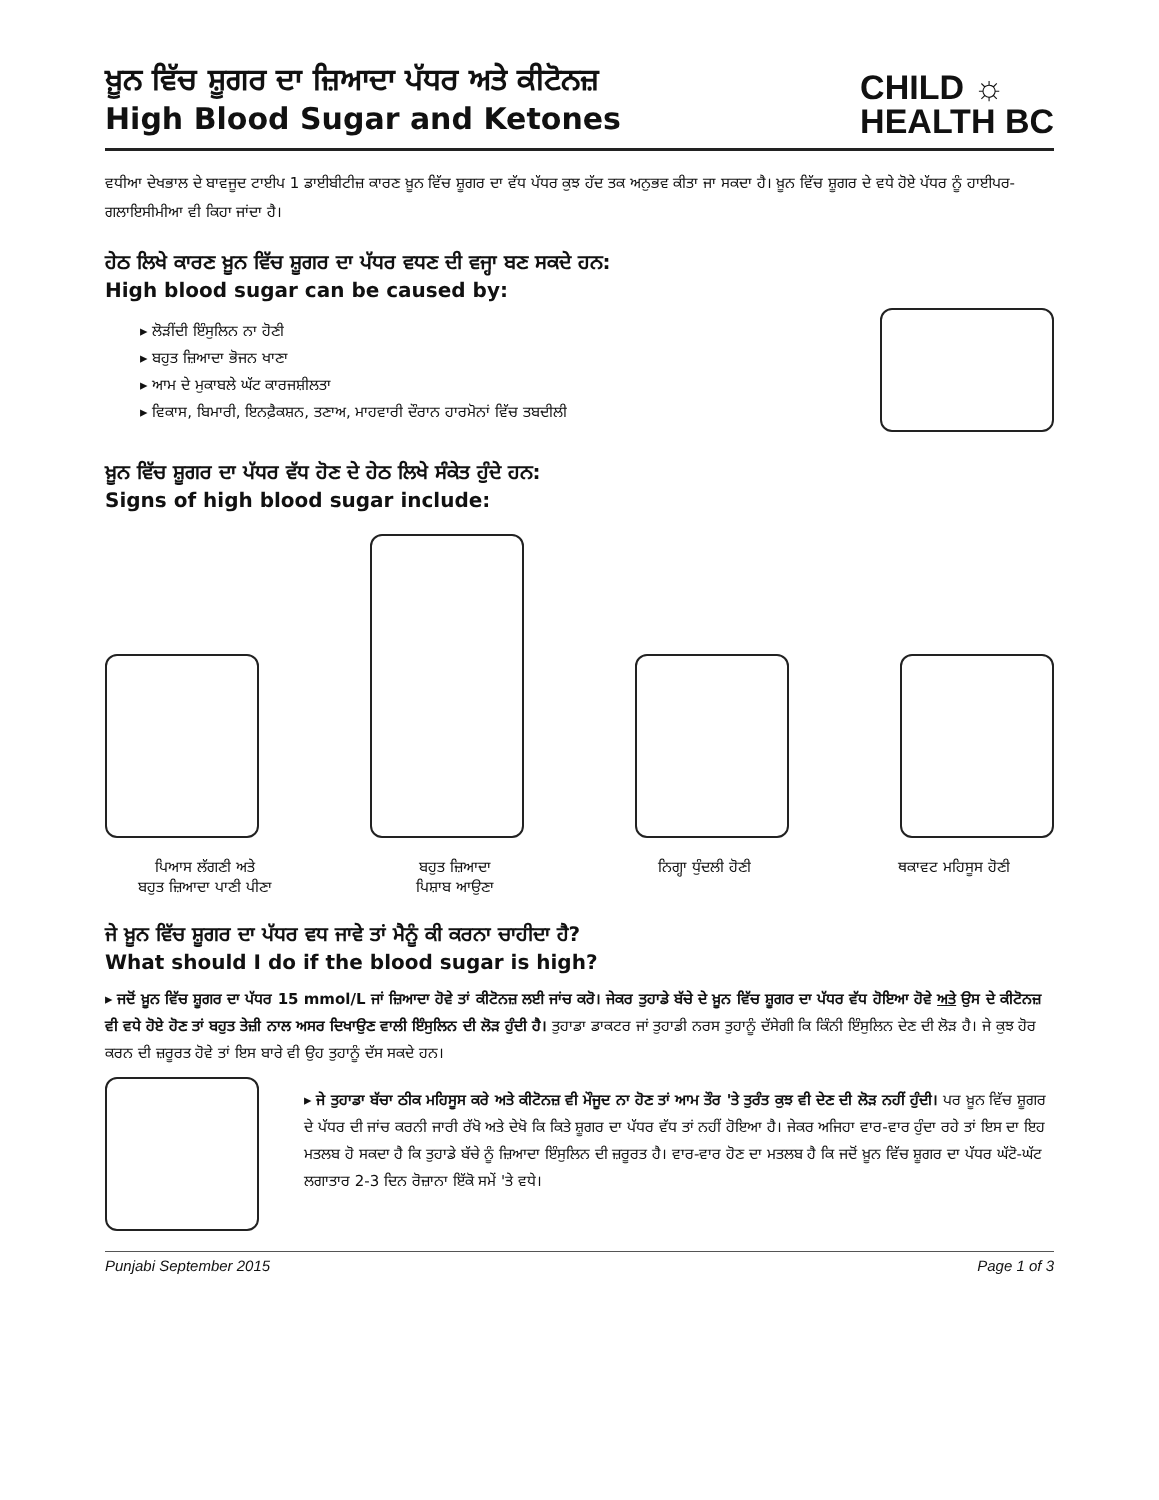ਖ਼ੂਨ ਵਿੱਚ ਸ਼ੂਗਰ ਦਾ ਜ਼ਿਆਦਾ ਪੱਧਰ ਅਤੇ ਕੀਟੋਨਜ਼
High Blood Sugar and Ketones
CHILD ☼
HEALTH BC
ਵਧੀਆ ਦੇਖਭਾਲ ਦੇ ਬਾਵਜੂਦ ਟਾਈਪ 1 ਡਾਈਬੀਟੀਜ਼ ਕਾਰਣ ਖ਼ੂਨ ਵਿੱਚ ਸ਼ੂਗਰ ਦਾ ਵੱਧ ਪੱਧਰ ਕੁਝ ਹੱਦ ਤਕ ਅਨੁਭਵ ਕੀਤਾ ਜਾ ਸਕਦਾ ਹੈ। ਖ਼ੂਨ ਵਿੱਚ ਸ਼ੂਗਰ ਦੇ ਵਧੇ ਹੋਏ ਪੱਧਰ ਨੂੰ ਹਾਈਪਰ-ਗਲਾਇਸੀਮੀਆ ਵੀ ਕਿਹਾ ਜਾਂਦਾ ਹੈ।
ਹੇਠ ਲਿਖੇ ਕਾਰਣ ਖ਼ੂਨ ਵਿੱਚ ਸ਼ੂਗਰ ਦਾ ਪੱਧਰ ਵਧਣ ਦੀ ਵਜ੍ਹਾ ਬਣ ਸਕਦੇ ਹਨ:
High blood sugar can be caused by:
▸ ਲੋੜੀਂਦੀ ਇੰਸੁਲਿਨ ਨਾ ਹੋਣੀ
▸ ਬਹੁਤ ਜ਼ਿਆਦਾ ਭੋਜਨ ਖਾਣਾ
▸ ਆਮ ਦੇ ਮੁਕਾਬਲੇ ਘੱਟ ਕਾਰਜਸ਼ੀਲਤਾ
▸ ਵਿਕਾਸ, ਬਿਮਾਰੀ, ਇਨਫ਼ੈਕਸ਼ਨ, ਤਣਾਅ, ਮਾਹਵਾਰੀ ਦੌਰਾਨ ਹਾਰਮੋਨਾਂ ਵਿੱਚ ਤਬਦੀਲੀ
ਖ਼ੂਨ ਵਿੱਚ ਸ਼ੂਗਰ ਦਾ ਪੱਧਰ ਵੱਧ ਹੋਣ ਦੇ ਹੇਠ ਲਿਖੇ ਸੰਕੇਤ ਹੁੰਦੇ ਹਨ:
Signs of high blood sugar include:
ਪਿਆਸ ਲੱਗਣੀ ਅਤੇ
ਬਹੁਤ ਜ਼ਿਆਦਾ ਪਾਣੀ ਪੀਣਾ
ਬਹੁਤ ਜ਼ਿਆਦਾ
ਪਿਸ਼ਾਬ ਆਉਣਾ
ਨਿਗ੍ਹਾ ਧੁੰਦਲੀ ਹੋਣੀ ਥਕਾਵਟ ਮਹਿਸੂਸ ਹੋਣੀ
ਜੇ ਖ਼ੂਨ ਵਿੱਚ ਸ਼ੂਗਰ ਦਾ ਪੱਧਰ ਵਧ ਜਾਵੇ ਤਾਂ ਮੈਨੂੰ ਕੀ ਕਰਨਾ ਚਾਹੀਦਾ ਹੈ?
What should I do if the blood sugar is high?
▸ ਜਦੋਂ ਖ਼ੂਨ ਵਿੱਚ ਸ਼ੂਗਰ ਦਾ ਪੱਧਰ 15 mmol/L ਜਾਂ ਜ਼ਿਆਦਾ ਹੋਵੇ ਤਾਂ ਕੀਟੋਨਜ਼ ਲਈ ਜਾਂਚ ਕਰੋ। ਜੇਕਰ ਤੁਹਾਡੇ ਬੱਚੇ ਦੇ ਖ਼ੂਨ ਵਿੱਚ ਸ਼ੂਗਰ ਦਾ ਪੱਧਰ ਵੱਧ ਹੋਇਆ ਹੋਵੇ ਅਤੇ ਉਸ ਦੇ ਕੀਟੋਨਜ਼ ਵੀ ਵਧੇ ਹੋਏ ਹੋਣ ਤਾਂ ਬਹੁਤ ਤੇਜ਼ੀ ਨਾਲ ਅਸਰ ਦਿਖਾਉਣ ਵਾਲੀ ਇੰਸੁਲਿਨ ਦੀ ਲੋੜ ਹੁੰਦੀ ਹੈ। ਤੁਹਾਡਾ ਡਾਕਟਰ ਜਾਂ ਤੁਹਾਡੀ ਨਰਸ ਤੁਹਾਨੂੰ ਦੱਸੇਗੀ ਕਿ ਕਿੰਨੀ ਇੰਸੁਲਿਨ ਦੇਣ ਦੀ ਲੋੜ ਹੈ। ਜੇ ਕੁਝ ਹੋਰ ਕਰਨ ਦੀ ਜ਼ਰੂਰਤ ਹੋਵੇ ਤਾਂ ਇਸ ਬਾਰੇ ਵੀ ਉਹ ਤੁਹਾਨੂੰ ਦੱਸ ਸਕਦੇ ਹਨ।
▸ ਜੇ ਤੁਹਾਡਾ ਬੱਚਾ ਠੀਕ ਮਹਿਸੂਸ ਕਰੇ ਅਤੇ ਕੀਟੋਨਜ਼ ਵੀ ਮੌਜੂਦ ਨਾ ਹੋਣ ਤਾਂ ਆਮ ਤੌਰ 'ਤੇ ਤੁਰੰਤ ਕੁਝ ਵੀ ਦੇਣ ਦੀ ਲੋੜ ਨਹੀਂ ਹੁੰਦੀ। ਪਰ ਖ਼ੂਨ ਵਿੱਚ ਸ਼ੂਗਰ ਦੇ ਪੱਧਰ ਦੀ ਜਾਂਚ ਕਰਨੀ ਜਾਰੀ ਰੱਖੋ ਅਤੇ ਦੇਖੋ ਕਿ ਕਿਤੇ ਸ਼ੂਗਰ ਦਾ ਪੱਧਰ ਵੱਧ ਤਾਂ ਨਹੀਂ ਹੋਇਆ ਹੈ। ਜੇਕਰ ਅਜਿਹਾ ਵਾਰ-ਵਾਰ ਹੁੰਦਾ ਰਹੇ ਤਾਂ ਇਸ ਦਾ ਇਹ ਮਤਲਬ ਹੋ ਸਕਦਾ ਹੈ ਕਿ ਤੁਹਾਡੇ ਬੱਚੇ ਨੂੰ ਜ਼ਿਆਦਾ ਇੰਸੁਲਿਨ ਦੀ ਜ਼ਰੂਰਤ ਹੈ। ਵਾਰ-ਵਾਰ ਹੋਣ ਦਾ ਮਤਲਬ ਹੈ ਕਿ ਜਦੋਂ ਖ਼ੂਨ ਵਿੱਚ ਸ਼ੂਗਰ ਦਾ ਪੱਧਰ ਘੱਟੋ-ਘੱਟ ਲਗਾਤਾਰ 2-3 ਦਿਨ ਰੋਜ਼ਾਨਾ ਇੱਕੋ ਸਮੇਂ 'ਤੇ ਵਧੇ।
Punjabi September 2015 Page 1 of 3